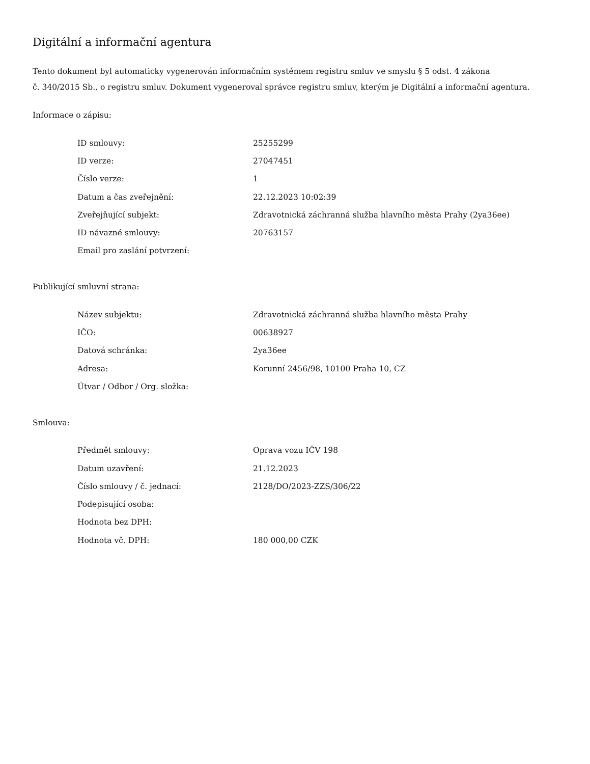Digitální a informační agentura
Tento dokument byl automaticky vygenerován informačním systémem registru smluv ve smyslu § 5 odst. 4 zákona
č. 340/2015 Sb., o registru smluv. Dokument vygeneroval správce registru smluv, kterým je Digitální a informační agentura.
Informace o zápisu:
| ID smlouvy: | 25255299 |
| ID verze: | 27047451 |
| Číslo verze: | 1 |
| Datum a čas zveřejnění: | 22.12.2023 10:02:39 |
| Zveřejňující subjekt: | Zdravotnická záchranná služba hlavního města Prahy (2ya36ee) |
| ID návazné smlouvy: | 20763157 |
| Email pro zaslání potvrzení: | |
Publikující smluvní strana:
| Název subjektu: | Zdravotnická záchranná služba hlavního města Prahy |
| IČO: | 00638927 |
| Datová schránka: | 2ya36ee |
| Adresa: | Korunní 2456/98, 10100 Praha 10, CZ |
| Útvar / Odbor / Org. složka: | |
Smlouva:
| Předmět smlouvy: | Oprava vozu IČV 198 |
| Datum uzavření: | 21.12.2023 |
| Číslo smlouvy / č. jednací: | 2128/DO/2023-ZZS/306/22 |
| Podepisující osoba: | |
| Hodnota bez DPH: | |
| Hodnota vč. DPH: | 180 000,00 CZK |